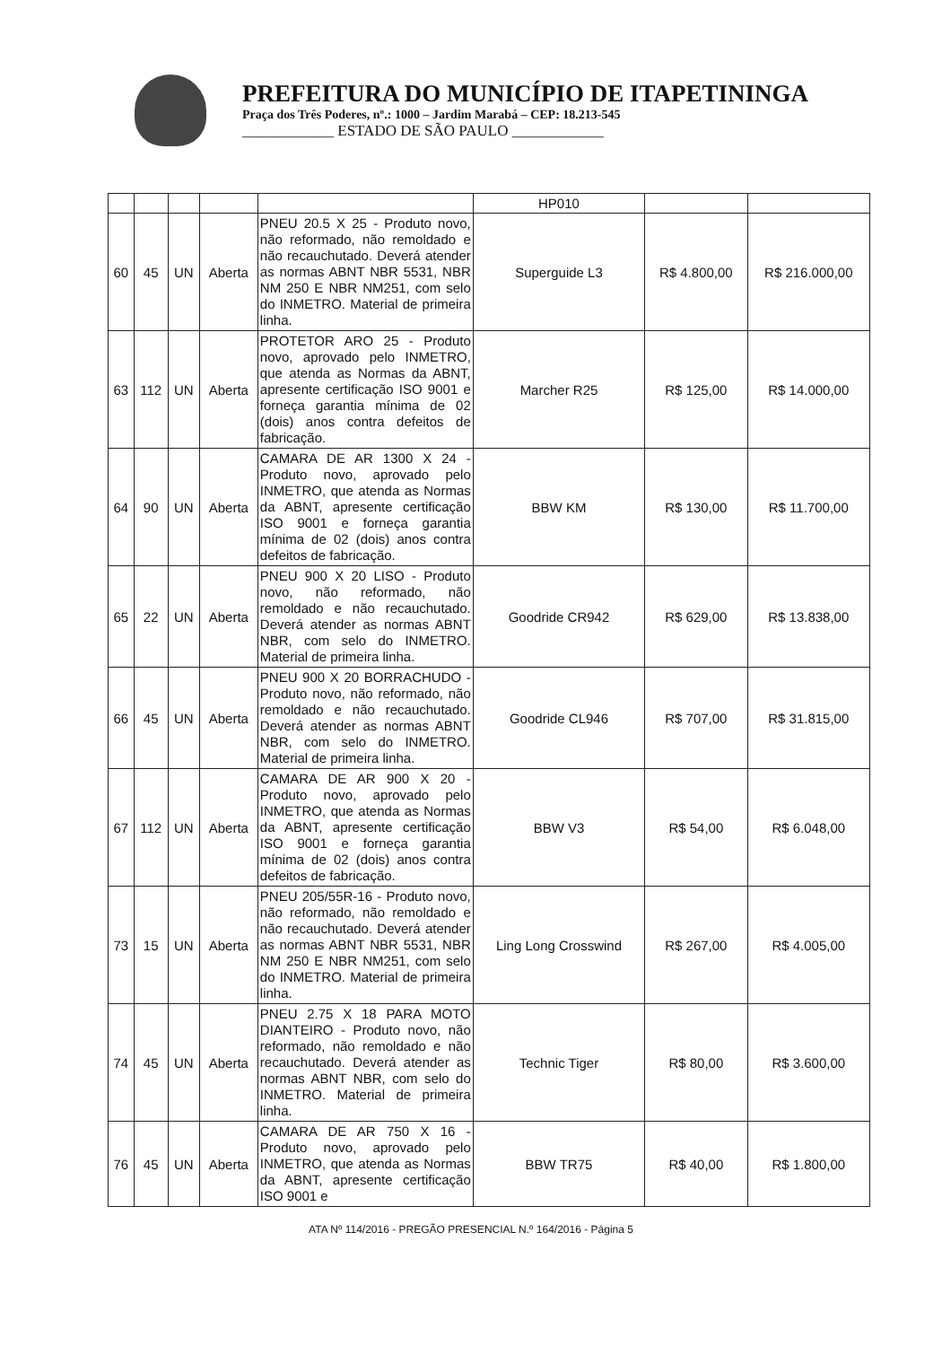PREFEITURA DO MUNICÍPIO DE ITAPETININGA
Praça dos Três Poderes, nº.: 1000 – Jardim Marabá – CEP: 18.213-545
____________ ESTADO DE SÃO PAULO ____________
| | | | | | HP010 | | |
| 60 | 45 | UN | Aberta | PNEU 20.5 X 25 - Produto novo, não reformado, não remoldado e não recauchutado. Deverá atender as normas ABNT NBR 5531, NBR NM 250 E NBR NM251, com selo do INMETRO. Material de primeira linha. | Superguide L3 | R$ 4.800,00 | R$ 216.000,00 |
| 63 | 112 | UN | Aberta | PROTETOR ARO 25 - Produto novo, aprovado pelo INMETRO, que atenda as Normas da ABNT, apresente certificação ISO 9001 e forneça garantia mínima de 02 (dois) anos contra defeitos de fabricação. | Marcher R25 | R$ 125,00 | R$ 14.000,00 |
| 64 | 90 | UN | Aberta | CAMARA DE AR 1300 X 24 - Produto novo, aprovado pelo INMETRO, que atenda as Normas da ABNT, apresente certificação ISO 9001 e forneça garantia mínima de 02 (dois) anos contra defeitos de fabricação. | BBW KM | R$ 130,00 | R$ 11.700,00 |
| 65 | 22 | UN | Aberta | PNEU 900 X 20 LISO - Produto novo, não reformado, não remoldado e não recauchutado. Deverá atender as normas ABNT NBR, com selo do INMETRO. Material de primeira linha. | Goodride CR942 | R$ 629,00 | R$ 13.838,00 |
| 66 | 45 | UN | Aberta | PNEU 900 X 20 BORRACHUDO - Produto novo, não reformado, não remoldado e não recauchutado. Deverá atender as normas ABNT NBR, com selo do INMETRO. Material de primeira linha. | Goodride CL946 | R$ 707,00 | R$ 31.815,00 |
| 67 | 112 | UN | Aberta | CAMARA DE AR 900 X 20 - Produto novo, aprovado pelo INMETRO, que atenda as Normas da ABNT, apresente certificação ISO 9001 e forneça garantia mínima de 02 (dois) anos contra defeitos de fabricação. | BBW V3 | R$ 54,00 | R$ 6.048,00 |
| 73 | 15 | UN | Aberta | PNEU 205/55R-16 - Produto novo, não reformado, não remoldado e não recauchutado. Deverá atender as normas ABNT NBR 5531, NBR NM 250 E NBR NM251, com selo do INMETRO. Material de primeira linha. | Ling Long Crosswind | R$ 267,00 | R$ 4.005,00 |
| 74 | 45 | UN | Aberta | PNEU 2.75 X 18 PARA MOTO DIANTEIRO - Produto novo, não reformado, não remoldado e não recauchutado. Deverá atender as normas ABNT NBR, com selo do INMETRO. Material de primeira linha. | Technic Tiger | R$ 80,00 | R$ 3.600,00 |
| 76 | 45 | UN | Aberta | CAMARA DE AR 750 X 16 - Produto novo, aprovado pelo INMETRO, que atenda as Normas da ABNT, apresente certificação ISO 9001 e | BBW TR75 | R$ 40,00 | R$ 1.800,00 |
ATA Nº 114/2016 - PREGÃO PRESENCIAL N.º 164/2016 - Página 5